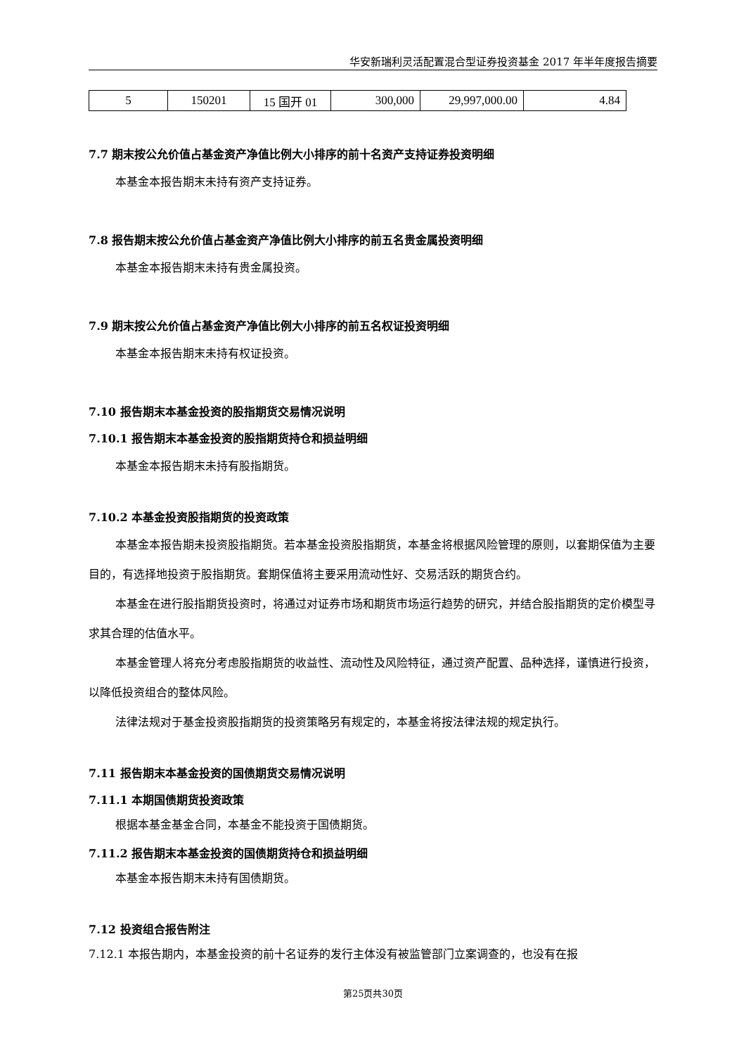华安新瑞利灵活配置混合型证券投资基金 2017 年半年度报告摘要
| 5 | 150201 | 15 国开 01 | 300,000 | 29,997,000.00 | 4.84 |
7.7 期末按公允价值占基金资产净值比例大小排序的前十名资产支持证券投资明细
本基金本报告期末未持有资产支持证券。
7.8 报告期末按公允价值占基金资产净值比例大小排序的前五名贵金属投资明细
本基金本报告期末未持有贵金属投资。
7.9 期末按公允价值占基金资产净值比例大小排序的前五名权证投资明细
本基金本报告期末未持有权证投资。
7.10 报告期末本基金投资的股指期货交易情况说明
7.10.1 报告期末本基金投资的股指期货持仓和损益明细
本基金本报告期末未持有股指期货。
7.10.2 本基金投资股指期货的投资政策
本基金本报告期未投资股指期货。若本基金投资股指期货，本基金将根据风险管理的原则，以套期保值为主要目的，有选择地投资于股指期货。套期保值将主要采用流动性好、交易活跃的期货合约。
本基金在进行股指期货投资时，将通过对证券市场和期货市场运行趋势的研究，并结合股指期货的定价模型寻求其合理的估值水平。
本基金管理人将充分考虑股指期货的收益性、流动性及风险特征，通过资产配置、品种选择，谨慎进行投资，以降低投资组合的整体风险。
法律法规对于基金投资股指期货的投资策略另有规定的，本基金将按法律法规的规定执行。
7.11 报告期末本基金投资的国债期货交易情况说明
7.11.1 本期国债期货投资政策
根据本基金基金合同，本基金不能投资于国债期货。
7.11.2 报告期末本基金投资的国债期货持仓和损益明细
本基金本报告期末未持有国债期货。
7.12 投资组合报告附注
7.12.1 本报告期内，本基金投资的前十名证券的发行主体没有被监管部门立案调查的，也没有在报
第25页共30页